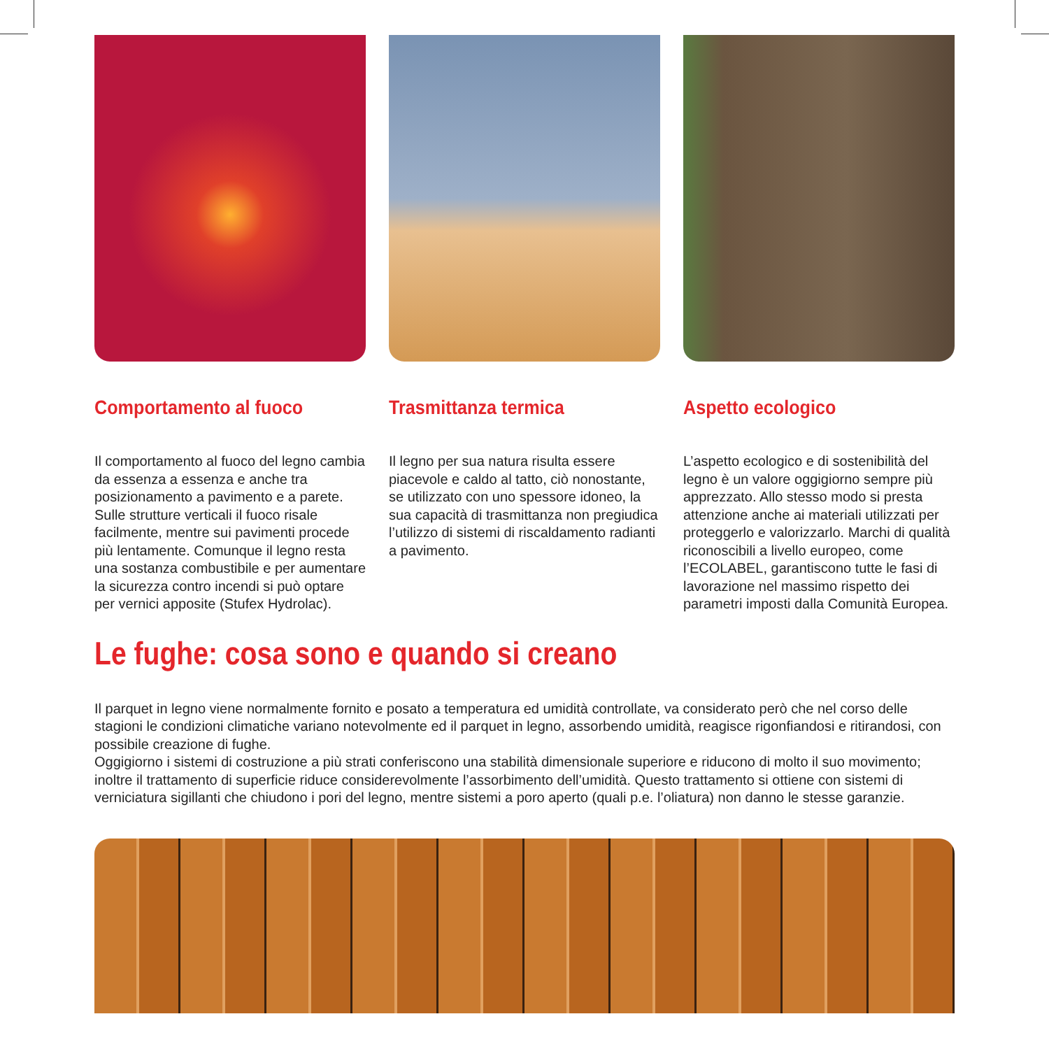Comportamento al fuoco
Il comportamento al fuoco del legno cambia da essenza a essenza e anche tra posizionamento a pavimento e a parete. Sulle strutture verticali il fuoco risale facilmente, mentre sui pavimenti procede più lentamente. Comunque il legno resta una sostanza combustibile e per aumentare la sicurezza contro incendi si può optare per vernici apposite (Stufex Hydrolac).
Trasmittanza termica
Il legno per sua natura risulta essere piacevole e caldo al tatto, ciò nonostante, se utilizzato con uno spessore idoneo, la sua capacità di trasmittanza non pregiudica l’utilizzo di sistemi di riscaldamento radianti a pavimento.
Aspetto ecologico
L’aspetto ecologico e di sostenibilità del legno è un valore oggigiorno sempre più apprezzato. Allo stesso modo si presta attenzione anche ai materiali utilizzati per proteggerlo e valorizzarlo. Marchi di qualità riconoscibili a livello europeo, come l’ECOLABEL, garantiscono tutte le fasi di lavorazione nel massimo rispetto dei parametri imposti dalla Comunità Europea.
Le fughe: cosa sono e quando si creano
Il parquet in legno viene normalmente fornito e posato a temperatura ed umidità controllate, va considerato però che nel corso delle stagioni le condizioni climatiche variano notevolmente ed il parquet in legno, assorbendo umidità, reagisce rigonfiandosi e ritirandosi, con possibile creazione di fughe.
Oggigiorno i sistemi di costruzione a più strati conferiscono una stabilità dimensionale superiore e riducono di molto il suo movimento; inoltre il trattamento di superficie riduce considerevolmente l’assorbimento dell’umidità. Questo trattamento si ottiene con sistemi di verniciatura sigillanti che chiudono i pori del legno, mentre sistemi a poro aperto (quali p.e. l’oliatura) non danno le stesse garanzie.